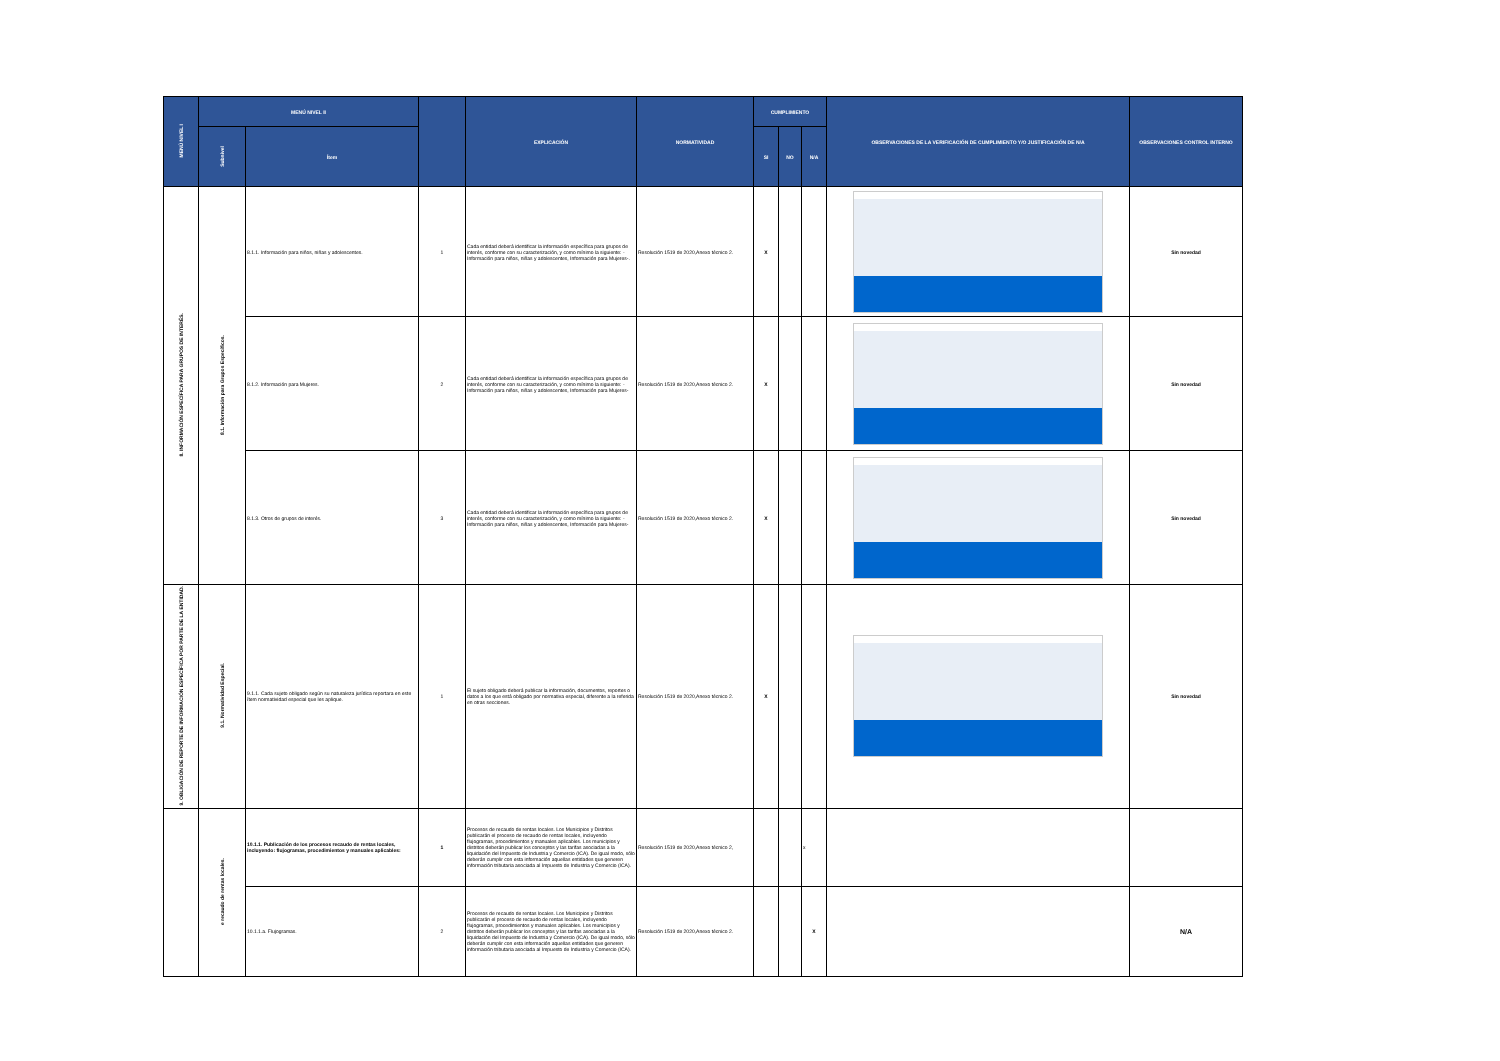| MENÚ NIVEL I | MENÚ NIVEL II | | | EXPLICACIÓN | NORMATIVIDAD | CUMPLIMIENTO | | | OBSERVACIONES DE LA VERIFICACIÓN DE CUMPLIMIENTO Y/O JUSTIFICACIÓN DE N/A | OBSERVACIONES CONTROL INTERNO |
| --- | --- | --- | --- | --- | --- | --- | --- | --- | --- | --- |
| | Subnivel | Ítem | | | | SI | NO | N/A | | |
| 8. INFORMACIÓN ESPECÍFICA PARA GRUPOS DE INTERÉS. | 8.1. Información para Grupos Específicos. | 8.1.1. Información para niños, niñas y adolescentes. | 1 | Cada entidad deberá identificar la información específica para grupos de interés, conforme con su caracterización, y como mínimo la siguiente: -Información para niños, niñas y adolescentes, Información para Mujeres-. | Resolución 1519 de 2020,Anexo técnico 2. | X | | | | Sin novedad |
| | | 8.1.2. Información para Mujeres. | 2 | Cada entidad deberá identificar la información específica para grupos de interés, conforme con su caracterización, y como mínimo la siguiente: -Información para niños, niñas y adolescentes, Información para Mujeres- | Resolución 1519 de 2020,Anexo técnico 2. | X | | | | Sin novedad |
| | | 8.1.3. Otros de grupos de interés. | 3 | Cada entidad deberá identificar la información específica para grupos de interés, conforme con su caracterización, y como mínimo la siguiente: -Información para niños, niñas y adolescentes, Información para Mujeres- | Resolución 1519 de 2020,Anexo técnico 2. | X | | | | Sin novedad |
| 9. OBLIGACIÓN DE REPORTE DE INFORMACIÓN ESPECÍFICA POR PARTE DE LA ENTIDAD. | 9.1. Normatividad Especial. | 9.1.1. Cada sujeto obligado según su naturaleza jurídica reportara en este ítem normatividad especial que les aplique. | 1 | El sujeto obligado deberá publicar la información, documentos, reportes o datos a los que está obligado por normativa especial, diferente a la referida en otras secciones. | Resolución 1519 de 2020,Anexo técnico 2. | X | | | | Sin novedad |
| | e recaudo de rentas locales. | 10.1.1. Publicación de los procesos recaudo de rentas locales, incluyendo: flujogramas, procedimientos y manuales aplicables: | 1 | Procesos de recaudo de rentas locales. Los Municipios y Distritos publicarán el proceso de recaudo de rentas locales, incluyendo flujogramas, procedimientos y manuales aplicables. Los municipios y distritos deberán publicar los conceptos y las tarifas asociadas a la liquidación del Impuesto de Industria y Comercio (ICA). De igual modo, sólo deberán cumplir con esta información aquellas entidades que generen información tributaria asociada al Impuesto de Industria y Comercio (ICA). | Resolución 1519 de 2020,Anexo técnico 2, | | | x | | |
| | | 10.1.1.a. Flujogramas. | 2 | Procesos de recaudo de rentas locales. Los Municipios y Distritos publicarán el proceso de recaudo de rentas locales, incluyendo flujogramas, procedimientos y manuales aplicables. Los municipios y distritos deberán publicar los conceptos y las tarifas asociadas a la liquidación del Impuesto de Industria y Comercio (ICA). De igual modo, sólo deberán cumplir con esta información aquellas entidades que generen información tributaria asociada al Impuesto de Industria y Comercio (ICA). | Resolución 1519 de 2020,Anexo técnico 2. | | | X | | N/A |